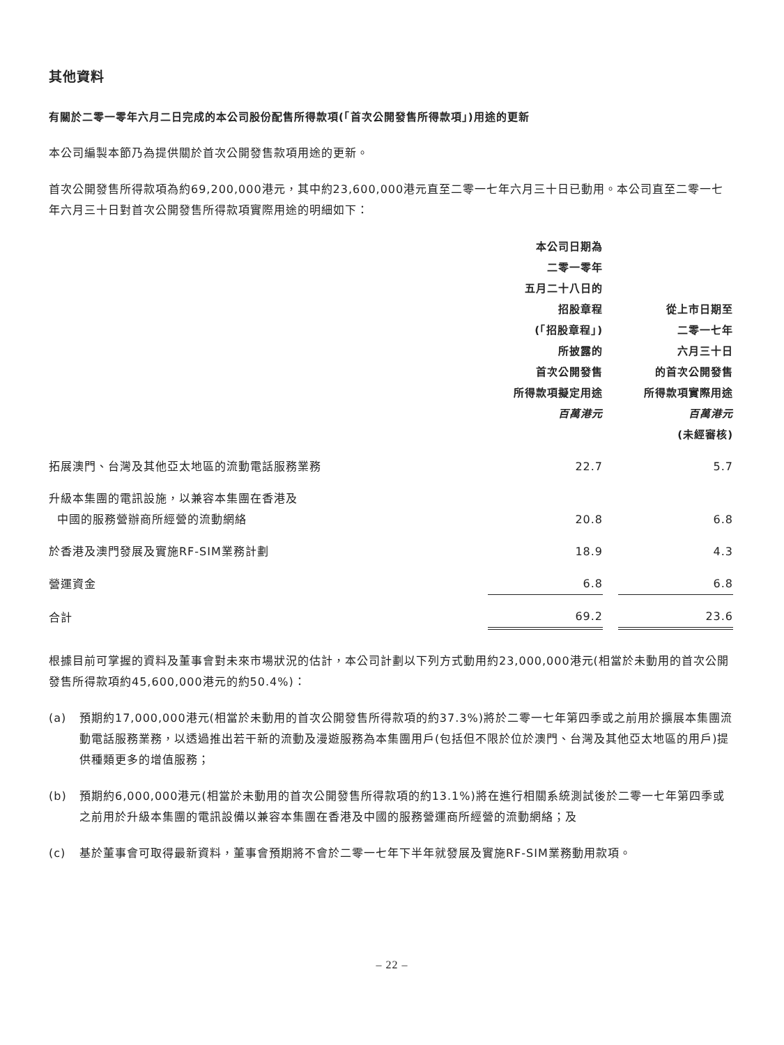其他資料
有關於二零一零年六月二日完成的本公司股份配售所得款項(「首次公開發售所得款項」)用途的更新
本公司編製本節乃為提供關於首次公開發售款項用途的更新。
首次公開發售所得款項為約69,200,000港元，其中約23,600,000港元直至二零一七年六月三十日已動用。本公司直至二零一七年六月三十日對首次公開發售所得款項實際用途的明細如下：
| | 本公司日期為 二零一零年 五月二十八日的 招股章程 (「招股章程」) 所披露的 首次公開發售 所得款項擬定用途 百萬港元 | | 從上市日期至 二零一七年 六月三十日 的首次公開發售 所得款項實際用途 百萬港元 (未經審核) |
| --- | --- | --- | --- |
| 拓展澳門、台灣及其他亞太地區的流動電話服務業務 | 22.7 | | 5.7 |
| 升級本集團的電訊設施，以兼容本集團在香港及 中國的服務營辦商所經營的流動網絡 | 20.8 | | 6.8 |
| 於香港及澳門發展及實施RF-SIM業務計劃 | 18.9 | | 4.3 |
| 營運資金 | 6.8 | | 6.8 |
| 合計 | 69.2 | | 23.6 |
根據目前可掌握的資料及董事會對未來市場狀況的估計，本公司計劃以下列方式動用約23,000,000港元(相當於未動用的首次公開發售所得款項約45,600,000港元的約50.4%)：
(a) 預期約17,000,000港元(相當於未動用的首次公開發售所得款項的約37.3%)將於二零一七年第四季或之前用於擴展本集團流動電話服務業務，以透過推出若干新的流動及漫遊服務為本集團用戶(包括但不限於位於澳門、台灣及其他亞太地區的用戶)提供種類更多的增值服務；
(b) 預期約6,000,000港元(相當於未動用的首次公開發售所得款項的約13.1%)將在進行相關系統測試後於二零一七年第四季或之前用於升級本集團的電訊設備以兼容本集團在香港及中國的服務營運商所經營的流動網絡；及
(c) 基於董事會可取得最新資料，董事會預期將不會於二零一七年下半年就發展及實施RF-SIM業務動用款項。
– 22 –